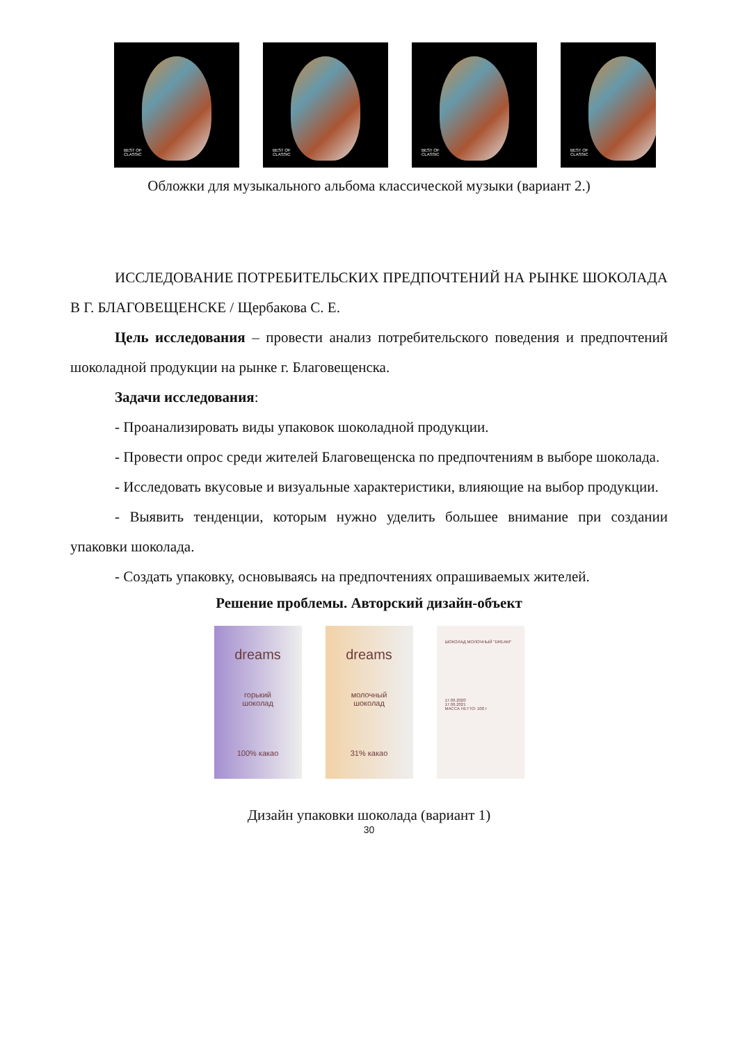BEST OF
CLASSIC
BEST OF
CLASSIC
BEST OF
CLASSIC
BEST OF
CLASSIC
Обложки для музыкального альбома классической музыки (вариант 2.)
ИССЛЕДОВАНИЕ ПОТРЕБИТЕЛЬСКИХ ПРЕДПОЧТЕНИЙ НА РЫН­КЕ ШОКОЛАДА В Г. БЛАГОВЕЩЕНСКЕ / Щербакова С. Е.
Цель исследования – провести анализ потребительского поведения и предпочтений шоколадной продукции на рынке г. Благовещенска.
Задачи исследования:
- Проанализировать виды упаковок шоколадной продукции.
- Провести опрос среди жителей Благовещенска по предпочтениям в вы­боре шоколада.
- Исследовать вкусовые и визуальные характеристики, влияющие на вы­бор продукции.
- Выявить тенденции, которым нужно уделить большее внимание при со­здании упаковки шоколада.
- Создать упаковку, основываясь на предпочтениях опрашиваемых жите­лей.
Решение проблемы. Авторский дизайн-объект
dreams
горький
шоколад
100% какао
dreams
молочный
шоколад
31% какао
ШОКОЛАД МОЛОЧНЫЙ "DREAM"
17.06.2020
17.06.2021
МАССА НЕТТО: 100 г
Дизайн упаковки шоколада (вариант 1)
30